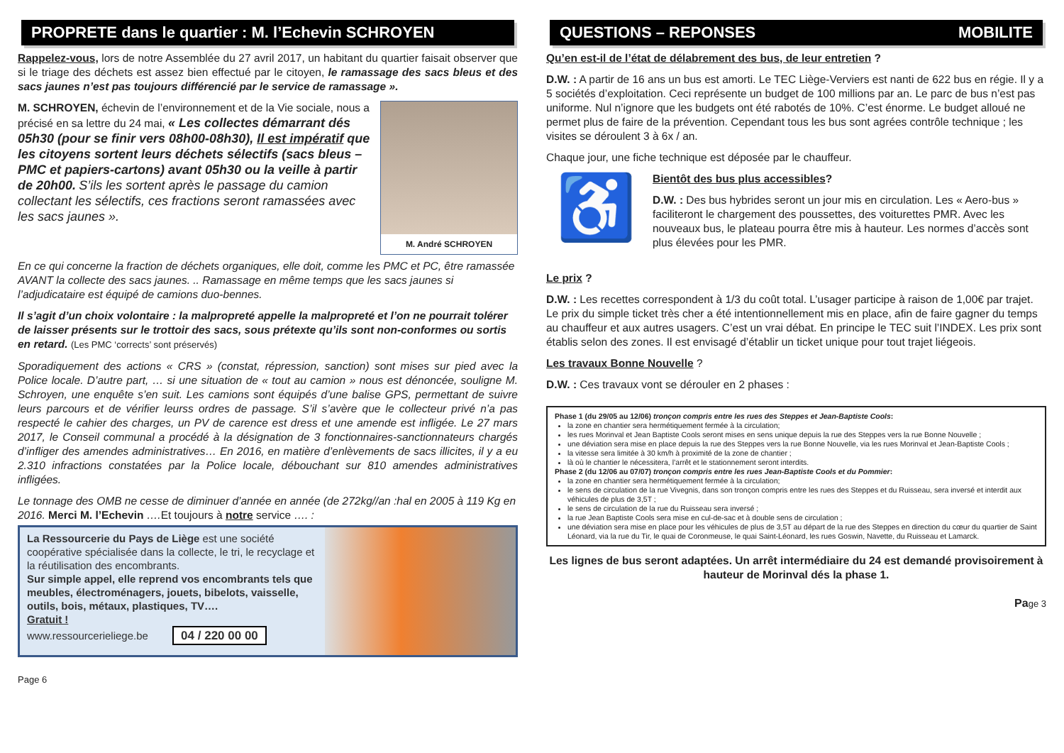PROPRETE dans le quartier : M. l’Echevin SCHROYEN
Rappelez-vous, lors de notre Assemblée du 27 avril 2017, un habitant du quartier faisait observer que si le triage des déchets est assez bien effectué par le citoyen, le ramassage des sacs bleus et des sacs jaunes n’est pas toujours différencié par le service de ramassage ».
M. André SCHROYEN
M. SCHROYEN, échevin de l’environnement et de la Vie sociale, nous a précisé en sa lettre du 24 mai, « Les collectes démarrant dés 05h30 (pour se finir vers 08h00-08h30), Il est impératif que les citoyens sortent leurs déchets sélectifs (sacs bleus – PMC et papiers-cartons) avant 05h30 ou la veille à partir de 20h00. S’ils les sortent après le passage du camion collectant les sélectifs, ces fractions seront ramassées avec les sacs jaunes ».
En ce qui concerne la fraction de déchets organiques, elle doit, comme les PMC et PC, être ramassée AVANT la collecte des sacs jaunes. .. Ramassage en même temps que les sacs jaunes si l’adjudicataire est équipé de camions duo-bennes.
Il s’agit d’un choix volontaire : la malpropreté appelle la malpropreté et l’on ne pourrait tolérer de laisser présents sur le trottoir des sacs, sous prétexte qu’ils sont non-conformes ou sortis en retard. (Les PMC ‘corrects’ sont préservés)
Sporadiquement des actions « CRS » (constat, répression, sanction) sont mises sur pied avec la Police locale. D’autre part, … si une situation de « tout au camion » nous est dénoncée, souligne M. Schroyen, une enquête s’en suit. Les camions sont équipés d’une balise GPS, permettant de suivre leurs parcours et de vérifier leurss ordres de passage. S’il s’avère que le collecteur privé n’a pas respecté le cahier des charges, un PV de carence est dress et une amende est infligée. Le 27 mars 2017, le Conseil communal a procédé à la désignation de 3 fonctionnaires-sanctionnateurs chargés d’infliger des amendes administratives… En 2016, en matière d’enlèvements de sacs illicites, il y a eu 2.310 infractions constatées par la Police locale, débouchant sur 810 amendes administratives infligées.
Le tonnage des OMB ne cesse de diminuer d’année en année (de 272kg//an :hal en 2005 à 119 Kg en 2016. Merci M. l’Echevin …. Et toujours à notre service …. :
La Ressourcerie du Pays de Liège est une société coopérative spécialisée dans la collecte, le tri, le recyclage et la réutilisation des encombrants.
Sur simple appel, elle reprend vos encombrants tels que meubles, électroménagers, jouets, bibelots, vaisselle, outils, bois, métaux, plastiques, TV….
Gratuit !
www.ressourcerieliege.be 04 / 220 00 00
Page 6
QUESTIONS – REPONSES MOBILITE
Qu’en est-il de l’état de délabrement des bus, de leur entretien ?
D.W. : A partir de 16 ans un bus est amorti. Le TEC Liège-Verviers est nanti de 622 bus en régie. Il y a 5 sociétés d’exploitation. Ceci représente un budget de 100 millions par an. Le parc de bus n’est pas uniforme. Nul n’ignore que les budgets ont été rabotés de 10%. C’est énorme. Le budget alloué ne permet plus de faire de la prévention. Cependant tous les bus sont agrées contrôle technique ; les visites se déroulent 3 à 6x / an.
Chaque jour, une fiche technique est déposée par le chauffeur.
♿
Bientôt des bus plus accessibles?
D.W. : Des bus hybrides seront un jour mis en circulation. Les « Aero-bus » faciliteront le chargement des poussettes, des voiturettes PMR. Avec les nouveaux bus, le plateau pourra être mis à hauteur. Les normes d’accès sont plus élevées pour les PMR.
Le prix ?
D.W. : Les recettes correspondent à 1/3 du coût total. L’usager participe à raison de 1,00€ par trajet. Le prix du simple ticket très cher a été intentionnellement mis en place, afin de faire gagner du temps au chauffeur et aux autres usagers. C’est un vrai débat. En principe le TEC suit l’INDEX. Les prix sont établis selon des zones. Il est envisagé d’établir un ticket unique pour tout trajet liégeois.
Les travaux Bonne Nouvelle ?
D.W. : Ces travaux vont se dérouler en 2 phases :
Phase 1 (du 29/05 au 12/06) tronçon compris entre les rues des Steppes et Jean-Baptiste Cools:
la zone en chantier sera hermétiquement fermée à la circulation;
les rues Morinval et Jean Baptiste Cools seront mises en sens unique depuis la rue des Steppes vers la rue Bonne Nouvelle ;
une déviation sera mise en place depuis la rue des Steppes vers la rue Bonne Nouvelle, via les rues Morinval et Jean-Baptiste Cools ;
la vitesse sera limitée à 30 km/h à proximité de la zone de chantier ;
là où le chantier le nécessitera, l’arrêt et le stationnement seront interdits.
Phase 2 (du 12/06 au 07/07) tronçon compris entre les rues Jean-Baptiste Cools et du Pommier:
la zone en chantier sera hermétiquement fermée à la circulation;
le sens de circulation de la rue Vivegnis, dans son tronçon compris entre les rues des Steppes et du Ruisseau, sera inversé et interdit aux véhicules de plus de 3,5T ;
le sens de circulation de la rue du Ruisseau sera inversé ;
la rue Jean Baptiste Cools sera mise en cul-de-sac et à double sens de circulation ;
une déviation sera mise en place pour les véhicules de plus de 3,5T au départ de la rue des Steppes en direction du cœur du quartier de Saint Léonard, via la rue du Tir, le quai de Coronmeuse, le quai Saint-Léonard, les rues Goswin, Navette, du Ruisseau et Lamarck.
Les lignes de bus seront adaptées. Un arrêt intermédiaire du 24 est demandé provisoirement à hauteur de Morinval dés la phase 1.
Page 3